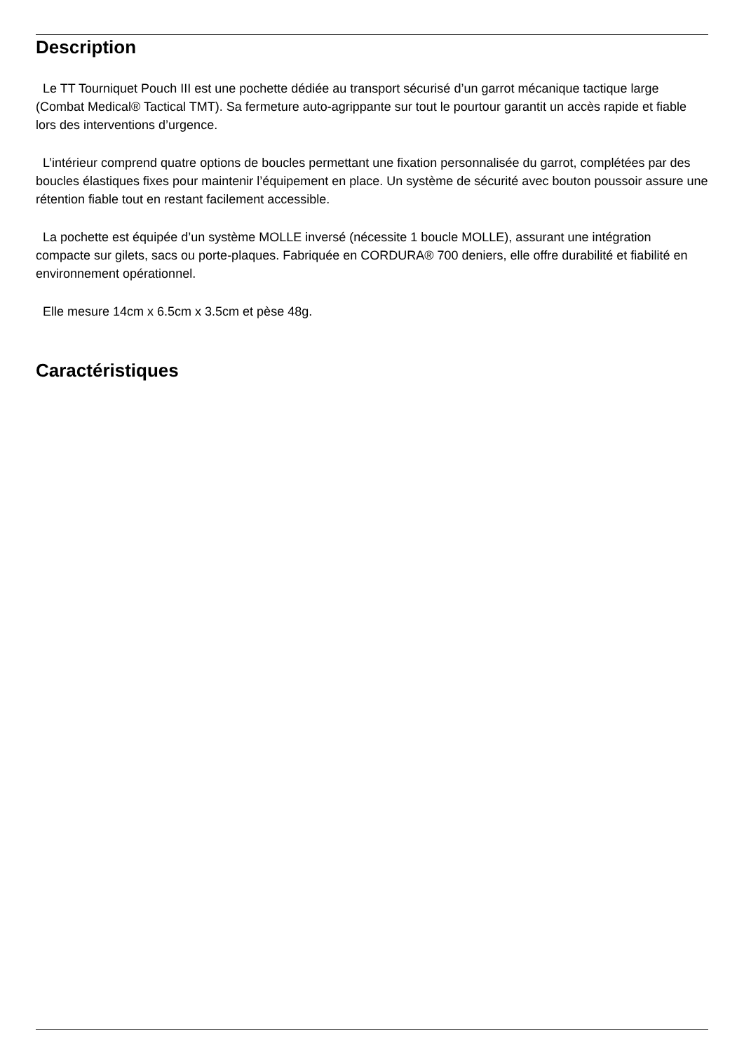Description
Le TT Tourniquet Pouch III est une pochette dédiée au transport sécurisé d’un garrot mécanique tactique large (Combat Medical® Tactical TMT). Sa fermeture auto-agrippante sur tout le pourtour garantit un accès rapide et fiable lors des interventions d’urgence.
L’intérieur comprend quatre options de boucles permettant une fixation personnalisée du garrot, complétées par des boucles élastiques fixes pour maintenir l’équipement en place. Un système de sécurité avec bouton poussoir assure une rétention fiable tout en restant facilement accessible.
La pochette est équipée d’un système MOLLE inversé (nécessite 1 boucle MOLLE), assurant une intégration compacte sur gilets, sacs ou porte-plaques. Fabriquée en CORDURA® 700 deniers, elle offre durabilité et fiabilité en environnement opérationnel.
Elle mesure 14cm x 6.5cm x 3.5cm et pèse 48g.
Caractéristiques